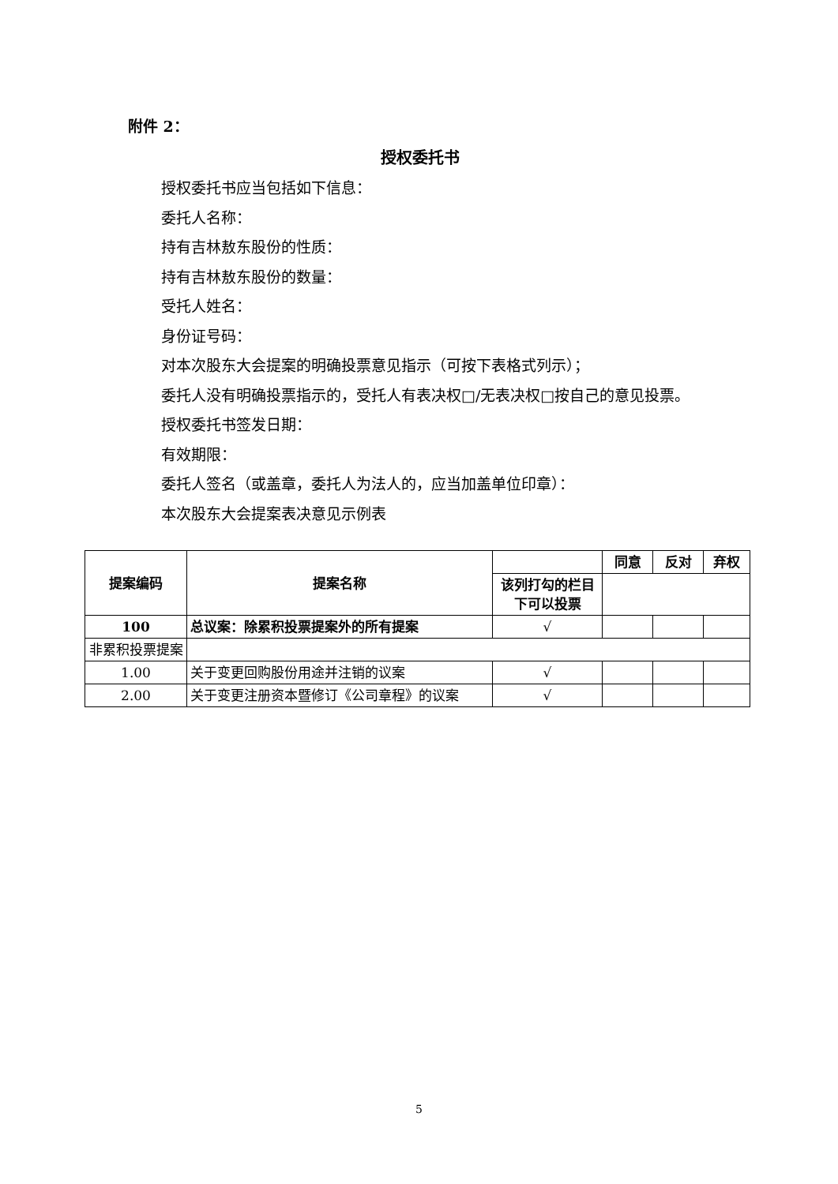附件 2：
授权委托书
授权委托书应当包括如下信息：
委托人名称：
持有吉林敖东股份的性质：
持有吉林敖东股份的数量：
受托人姓名：
身份证号码：
对本次股东大会提案的明确投票意见指示（可按下表格式列示）；
委托人没有明确投票指示的，受托人有表决权□/无表决权□按自己的意见投票。
授权委托书签发日期：
有效期限：
委托人签名（或盖章，委托人为法人的，应当加盖单位印章）：
本次股东大会提案表决意见示例表
| 提案编码 | 提案名称 | | 同意 | 反对 | 弃权 |
| --- | --- | --- | --- | --- | --- |
| | | 该列打勾的栏目下可以投票 | | | |
| 100 | 总议案：除累积投票提案外的所有提案 | √ | | | |
| 非累积投票提案 | | | | | |
| 1.00 | 关于变更回购股份用途并注销的议案 | √ | | | |
| 2.00 | 关于变更注册资本暨修订《公司章程》的议案 | √ | | | |
5